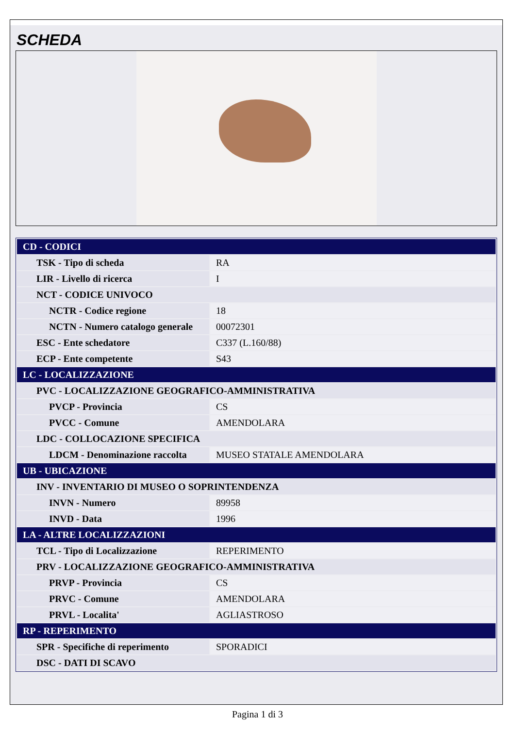SCHEDA
| CD - CODICI | |
| TSK - Tipo di scheda | RA |
| LIR - Livello di ricerca | I |
| NCT - CODICE UNIVOCO | |
| NCTR - Codice regione | 18 |
| NCTN - Numero catalogo generale | 00072301 |
| ESC - Ente schedatore | C337 (L.160/88) |
| ECP - Ente competente | S43 |
| LC - LOCALIZZAZIONE | |
| PVC - LOCALIZZAZIONE GEOGRAFICO-AMMINISTRATIVA | |
| PVCP - Provincia | CS |
| PVCC - Comune | AMENDOLARA |
| LDC - COLLOCAZIONE SPECIFICA | |
| LDCM - Denominazione raccolta | MUSEO STATALE AMENDOLARA |
| UB - UBICAZIONE | |
| INV - INVENTARIO DI MUSEO O SOPRINTENDENZA | |
| INVN - Numero | 89958 |
| INVD - Data | 1996 |
| LA - ALTRE LOCALIZZAZIONI | |
| TCL - Tipo di Localizzazione | REPERIMENTO |
| PRV - LOCALIZZAZIONE GEOGRAFICO-AMMINISTRATIVA | |
| PRVP - Provincia | CS |
| PRVC - Comune | AMENDOLARA |
| PRVL - Localita' | AGLIASTROSO |
| RP - REPERIMENTO | |
| SPR - Specifiche di reperimento | SPORADICI |
| DSC - DATI DI SCAVO | |
Pagina 1 di 3